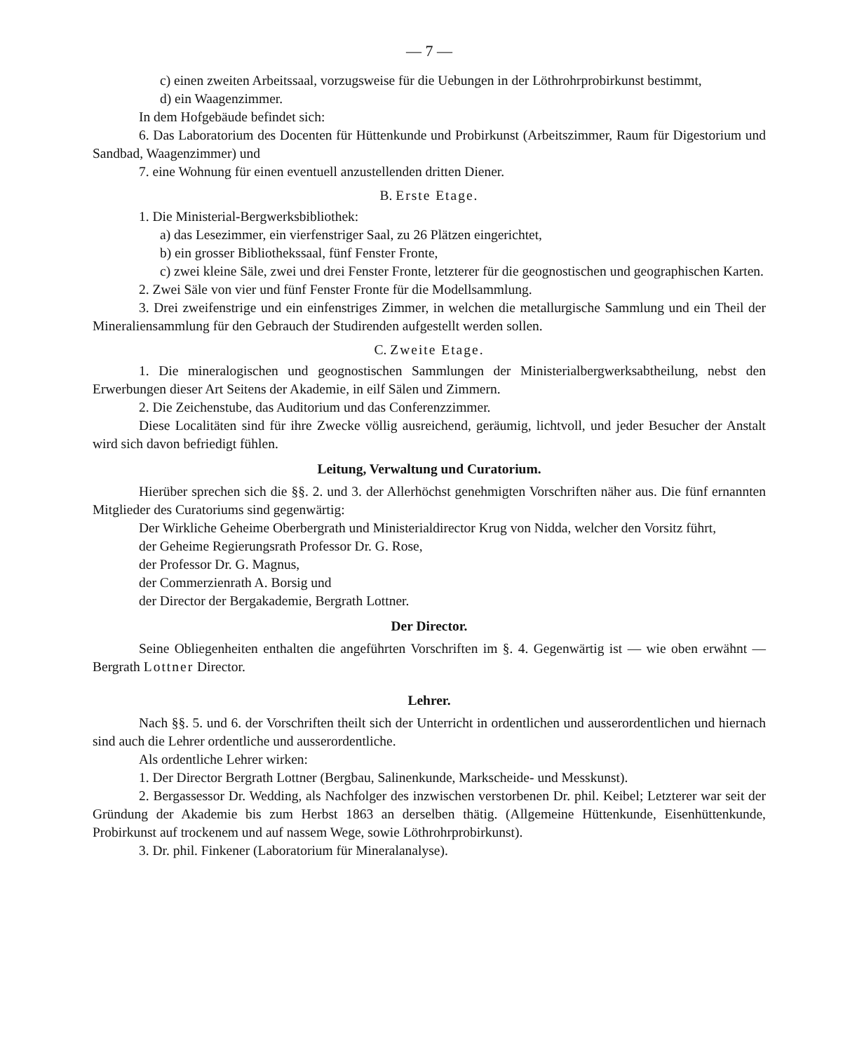— 7 —
c) einen zweiten Arbeitssaal, vorzugsweise für die Uebungen in der Löthrohrprobirkunst bestimmt,
d) ein Waagenzimmer.
In dem Hofgebäude befindet sich:
6. Das Laboratorium des Docenten für Hüttenkunde und Probirkunst (Arbeitszimmer, Raum für Digestorium und Sandbad, Waagenzimmer) und
7. eine Wohnung für einen eventuell anzustellenden dritten Diener.
B. Erste Etage.
1. Die Ministerial-Bergwerksbibliothek:
a) das Lesezimmer, ein vierfenstriger Saal, zu 26 Plätzen eingerichtet,
b) ein grosser Bibliothekssaal, fünf Fenster Fronte,
c) zwei kleine Säle, zwei und drei Fenster Fronte, letzterer für die geognostischen und geographischen Karten.
2. Zwei Säle von vier und fünf Fenster Fronte für die Modellsammlung.
3. Drei zweifenstrige und ein einfenstriges Zimmer, in welchen die metallurgische Sammlung und ein Theil der Mineraliensammlung für den Gebrauch der Studirenden aufgestellt werden sollen.
C. Zweite Etage.
1. Die mineralogischen und geognostischen Sammlungen der Ministerialbergwerksabtheilung, nebst den Erwerbungen dieser Art Seitens der Akademie, in eilf Sälen und Zimmern.
2. Die Zeichenstube, das Auditorium und das Conferenzzimmer.
Diese Localitäten sind für ihre Zwecke völlig ausreichend, geräumig, lichtvoll, und jeder Besucher der Anstalt wird sich davon befriedigt fühlen.
Leitung, Verwaltung und Curatorium.
Hierüber sprechen sich die §§. 2. und 3. der Allerhöchst genehmigten Vorschriften näher aus. Die fünf ernannten Mitglieder des Curatoriums sind gegenwärtig:
Der Wirkliche Geheime Oberbergrath und Ministerialdirector Krug von Nidda, welcher den Vorsitz führt,
der Geheime Regierungsrath Professor Dr. G. Rose,
der Professor Dr. G. Magnus,
der Commerzienrath A. Borsig und
der Director der Bergakademie, Bergrath Lottner.
Der Director.
Seine Obliegenheiten enthalten die angeführten Vorschriften im §. 4. Gegenwärtig ist — wie oben erwähnt — Bergrath Lottner Director.
Lehrer.
Nach §§. 5. und 6. der Vorschriften theilt sich der Unterricht in ordentlichen und ausserordentlichen und hiernach sind auch die Lehrer ordentliche und ausserordentliche.
Als ordentliche Lehrer wirken:
1. Der Director Bergrath Lottner (Bergbau, Salinenkunde, Markscheide- und Messkunst).
2. Bergassessor Dr. Wedding, als Nachfolger des inzwischen verstorbenen Dr. phil. Keibel; Letzterer war seit der Gründung der Akademie bis zum Herbst 1863 an derselben thätig. (Allgemeine Hüttenkunde, Eisenhüttenkunde, Probirkunst auf trockenem und auf nassem Wege, sowie Löthrohrprobirkunst).
3. Dr. phil. Finkener (Laboratorium für Mineralanalyse).